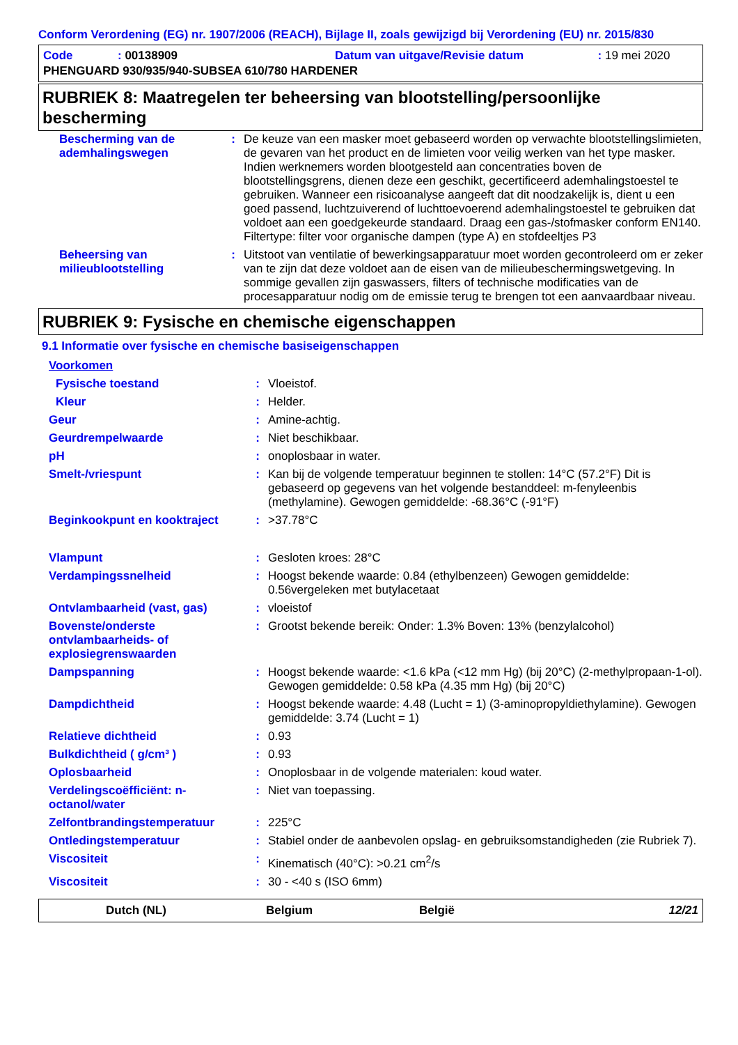Conform Verordening (EG) nr. 1907/2006 (REACH), Bijlage II, zoals gewijzigd bij Verordening (EU) nr. 2015/830
| Code | : 00138909 | Datum van uitgave/Revisie datum | : 19 mei 2020 |
| PHENGUARD 930/935/940-SUBSEA 610/780 HARDENER | | | |
RUBRIEK 8: Maatregelen ter beheersing van blootstelling/persoonlijke bescherming
| Bescherming van de ademhalingswegen | : | De keuze van een masker moet gebaseerd worden op verwachte blootstellingslimieten, de gevaren van het product en de limieten voor veilig werken van het type masker. Indien werknemers worden blootgesteld aan concentraties boven de blootstellingsgrens, dienen deze een geschikt, gecertificeerd ademhalingstoestel te gebruiken. Wanneer een risicoanalyse aangeeft dat dit noodzakelijk is, dient u een goed passend, luchtzuiverend of luchttoevoerend ademhalingstoestel te gebruiken dat voldoet aan een goedgekeurde standaard. Draag een gas-/stofmasker conform EN140. Filtertype: filter voor organische dampen (type A) en stofdeeltjes P3 |
| Beheersing van milieublootstelling | : | Uitstoot van ventilatie of bewerkingsapparatuur moet worden gecontroleerd om er zeker van te zijn dat deze voldoet aan de eisen van de milieubeschermingswetgeving. In sommige gevallen zijn gaswassers, filters of technische modificaties van de procesapparatuur nodig om de emissie terug te brengen tot een aanvaardbaar niveau. |
RUBRIEK 9: Fysische en chemische eigenschappen
9.1 Informatie over fysische en chemische basiseigenschappen
| Voorkomen | | |
| Fysische toestand | : | Vloeistof. |
| Kleur | : | Helder. |
| Geur | : | Amine-achtig. |
| Geurdrempelwaarde | : | Niet beschikbaar. |
| pH | : | onoplosbaar in water. |
| Smelt-/vriespunt | : | Kan bij de volgende temperatuur beginnen te stollen: 14°C (57.2°F) Dit is gebaseerd op gegevens van het volgende bestanddeel: m-fenyleenbis (methylamine). Gewogen gemiddelde: -68.36°C (-91°F) |
| Beginkookpunt en kooktraject | : | >37.78°C |
| Vlampunt | : | Gesloten kroes: 28°C |
| Verdampingssnelheid | : | Hoogst bekende waarde: 0.84 (ethylbenzeen) Gewogen gemiddelde: 0.56vergeleken met butylacetaat |
| Ontvlambaarheid (vast, gas) | : | vloeistof |
| Bovenste/onderste ontvlambaarheids- of explosiegrenswaarden | : | Grootst bekende bereik: Onder: 1.3% Boven: 13% (benzylalcohol) |
| Dampspanning | : | Hoogst bekende waarde: <1.6 kPa (<12 mm Hg) (bij 20°C) (2-methylpropaan-1-ol). Gewogen gemiddelde: 0.58 kPa (4.35 mm Hg) (bij 20°C) |
| Dampdichtheid | : | Hoogst bekende waarde: 4.48 (Lucht = 1) (3-aminopropyldiethylamine). Gewogen gemiddelde: 3.74 (Lucht = 1) |
| Relatieve dichtheid | : | 0.93 |
| Bulkdichtheid ( g/cm³ ) | : | 0.93 |
| Oplosbaarheid | : | Onoplosbaar in de volgende materialen: koud water. |
| Verdelingscoëfficiënt: n-octanol/water | : | Niet van toepassing. |
| Zelfontbrandingstemperatuur | : | 225°C |
| Ontledingstemperatuur | : | Stabiel onder de aanbevolen opslag- en gebruiksomstandigheden (zie Rubriek 7). |
| Viscositeit | : | Kinematisch (40°C): >0.21 cm<sup>2</sup>/s |
| Viscositeit | : | 30 - <40 s (ISO 6mm) |
Dutch (NL) Belgium België 12/21